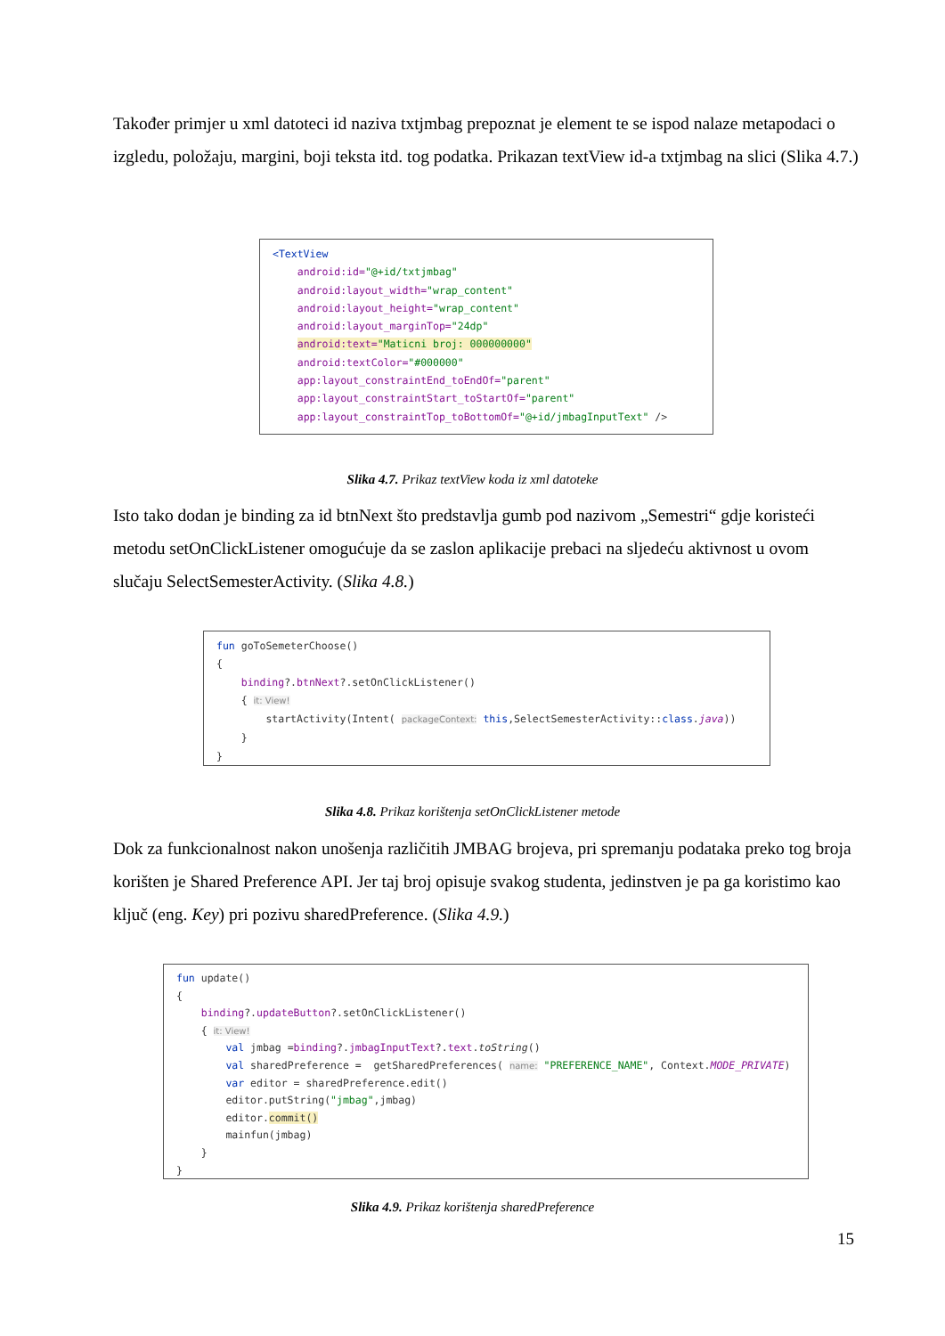Također primjer u xml datoteci id naziva txtjmbag prepoznat je element te se ispod nalaze metapodaci o izgledu, položaju, margini, boji teksta itd. tog podatka. Prikazan textView id-a txtjmbag na slici (Slika 4.7.)
<TextView android:id="@+id/txtjmbag" android:layout_width="wrap_content" android:layout_height="wrap_content" android:layout_marginTop="24dp" android:text="Maticni broj: 000000000" android:textColor="#000000" app:layout_constraintEnd_toEndOf="parent" app:layout_constraintStart_toStartOf="parent" app:layout_constraintTop_toBottomOf="@+id/jmbagInputText" />
Slika 4.7. Prikaz textView koda iz xml datoteke
Isto tako dodan je binding za id btnNext što predstavlja gumb pod nazivom „Semestri“ gdje koristeći metodu setOnClickListener omogućuje da se zaslon aplikacije prebaci na sljedeću aktivnost u ovom slučaju SelectSemesterActivity. (Slika 4.8.)
fun goToSemeterChoose() { binding?.btnNext?.setOnClickListener() { it: View! startActivity(Intent( packageContext: this,SelectSemesterActivity::class.java)) } }
Slika 4.8. Prikaz korištenja setOnClickListener metode
Dok za funkcionalnost nakon unošenja različitih JMBAG brojeva, pri spremanju podataka preko tog broja korišten je Shared Preference API. Jer taj broj opisuje svakog studenta, jedinstven je pa ga koristimo kao ključ (eng. Key) pri pozivu sharedPreference. (Slika 4.9.)
fun update() { binding?.updateButton?.setOnClickListener() { it: View! val jmbag =binding?.jmbagInputText?.text.toString() val sharedPreference = getSharedPreferences( name: "PREFERENCE_NAME", Context.MODE_PRIVATE) var editor = sharedPreference.edit() editor.putString("jmbag",jmbag) editor.commit() mainfun(jmbag) } }
Slika 4.9. Prikaz korištenja sharedPreference
15